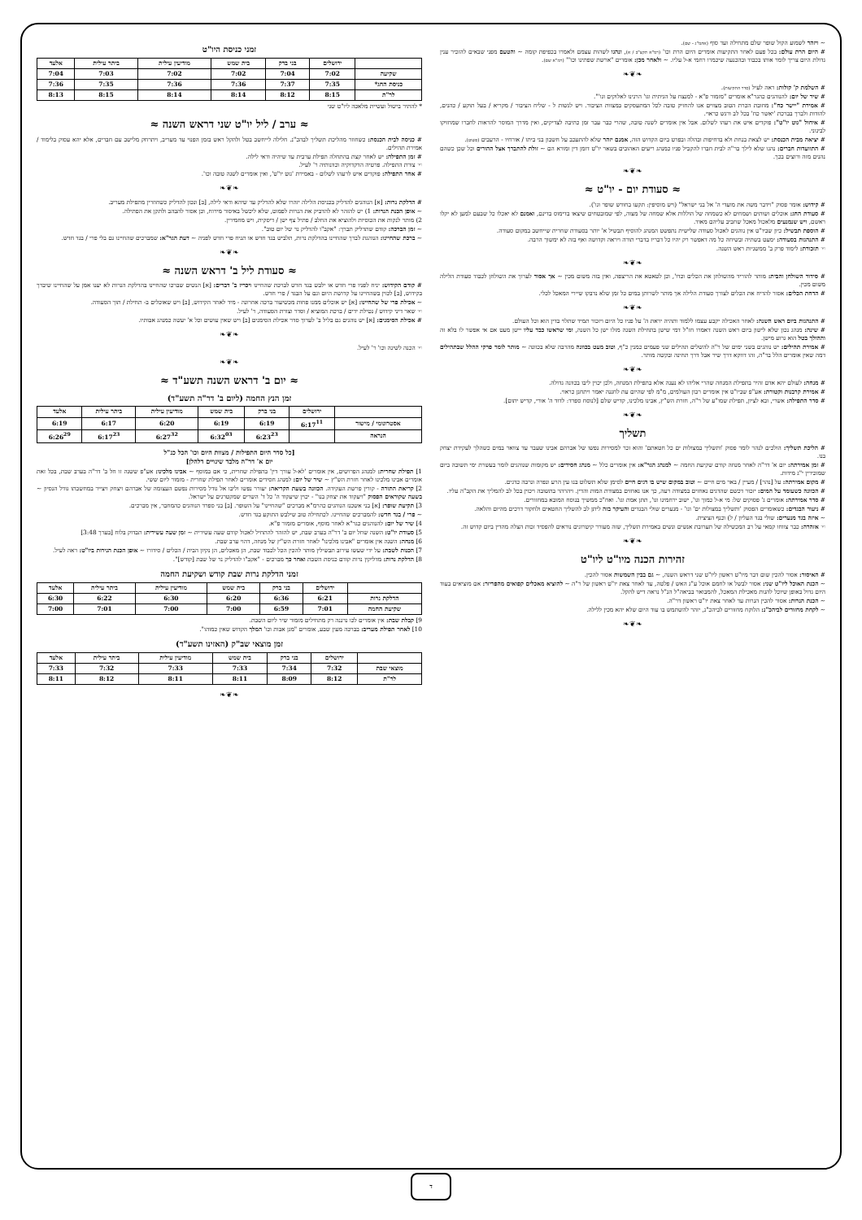~ ויזהר לשמוע הקול שופר שלם מתחילה ועד סוף (אהמ"ג - שם).
# היום הרת עולם: בכל פעם לאחר התקיעות אומרים היום הרת וכו' (רמ"א תקצ"ב / א), ונהגו לשהות עצמם ולאמרו בכפיפת קומה ~ והטעם מפני שבאים להזכיר ענין גדולת היום צריך לומר אותו בכבוד ובהכנעה שיכמרו רחמי א-ל עליו. ~ ולאחר מכן: אומרים "ארשת שפתינו וכו'" (רמ"א שם).
❧❦❧
# השלמת ק' קולות: ראה לעיל (סדר התקיעות).
# שיר של יום: להנוהגים כהגר"א אומרים "מזמור פ"א - למנצח על הגיתית וגו' הרנינו לאלוקים וגו'".
# אמירת "יישר כח": מחובת הכרת הטוב מצווים אנו להחזיק טובה לכל המתעסקים במצוות הציבור. ויש לגשות ל - שליח הציבור / מקריא / בעל תוקע / כהנים, להודות ולברך בברכת 'יאשר כח' בכל לב ורגש כראוי.
# איחול "גוט יו"ט": פוקדים איש את רעהו לשלום. אבל אין אומרים לשנה טובה, שהרי כבר עבר זמן כתיבה לצדיקים, ואין מדרך המוסר להראות לחברו שמחזיקו לבינוני.
# יציאה מבית הכנסת: יש לצאת בנחת ולא בדחיפות ובהלה ובפרט ביום הקדוש הזה, אמנם יזהר שלא להתעכב על חשבון בני ביתו / אורחיו - הרעבים (פשוט).
# התוועדות חברים: נהגו שלא לילך בר"ה לבית חברו להקביל פניו כמנהג ריעים האהובים בשאר יו"ט דזמן דין ומורא הם ~ זולת להתברך אצל ההורים וכל שכן כשהם נהנים מזה ורוצים בכך.
❧❦❧
≈ סעודת יום - יו"ט ≈
# קידוש: אומר פסוק "וידבר משה את מועדי ה' אל בני ישראל" (ויש מוסיפין: תקעו בחודש שופר וגו').
# סעודת החג: אוכלים ושותים ושמחים לא כשמחה של הוללות אלא שמחה של מצוה, לפי שמובטחים שיצאו בדימוס בדינם, ואמנם לא יאכלו כל שבעם למען לא יקלו ראשם, ויש שנמנעים מלאכול מאכל שחביב עליהם מאוד.
# הוספת תבשיל: כיון שביו"ט אין נוהגים לאכול סעודה שלישית נתפשט המנהג להוסיף תבשיל א' יותר בסעודת שחרית שייחשב במקום סעודה.
# התנהגות בסעודה: ימעט בשתיה ובשיחה כל מה דאפשר רק יהיו כל דבריו בדברי תורה ויראה וקדושה ואף בזה לא ימשוך הרבה.
☜ תזכורת: לימוד פרק ב' ממשניות ראש השנה.
❧❦❧
# סידור השולחן והבית: מותר להוריד מהשולחן את הכלים וכדו', וכן לטאטא את הריצפה, ואין בזה משום מכין ~ אך אסור לערוך את השולחן לכבוד סעודת הלילה משום מכין.
# הדחת הכלים: אסור להדיח את הכלים לצורך סעודת הלילה אך מותר לשרותן במים כל זמן שלא נדבקו שיירי המאכל לכלי.
❧❦❧
# התנהגות ביום ראש השנה: לאחר האכילה יקבע עצמו ללמוד ותהיה יראת ה' על פניו כל היום ויזכור תמיד שתלוי בדין הוא וכל העולם.
# שינה: מנהג נכון שלא לישון ביום ראש השנה דאמרו חז"ל דמי שישן בתחילת השנה מזלו ישן כל השנה, ומי שראשו כבד עליו יישן מעט אם אי אפשר לו בלא זה וההולך בטל הוא גרוע מישן.
# אמירת תהילים: יש נוהגים בשני ימים של ר"ה להשלים תהילים שני פעמים כמנין כ"ף, וטוב מעט בכוונה מהרבה שלא בכוונה ~ מותר לומר פרקי ההלל שבתהילים דמה שאין אומרים הלל בר"ה, זהו דווקא דרך שיר אבל דרך תחינה ובקשה מותר.
❧❦❧
# מנחה: לעולם יהא אדם זהיר בתפילת המנחה שהרי אליהו לא נענה אלא בתפילת המנחה, ולכן יכוין ליבו בכוונה גדולה.
# אמירת קרבנות וקטורת: אע"פ שביו"ט אין אומרים רבון העולמים, מ"מ לפי שהיום עת לחננה יאמר ויתחנן כראוי.
# סדר התפילה: אשרי, ובא לציון, תפילת שמו"ע של ר"ה, חזרת הש"ץ, אבינו מלכינו, קדיש שלם [לנוסח ספרד: לדוד ה' אורי, קדיש יתום].
❧❦❧
תשליך
# הליכת תשליך: הולכים לנהר לומר פסוק 'ותשליך במצולות ים כל חטאתם' והוא זכר למסירות נפשו של אברהם אבינו שעבר עד צוואר במים כשהלך לעקידת יצחק בנו.
# זמן אמירתה: יום א' דר"ה לאחר מנחה קודם שקיעת החמה ~ למנהג הגר"א: אין אומרים כלל ~ מנהג חסידים: יש מקומות שנוהגים לומר בעשרת ימי תשובה ביום שמזכירין י"ג מידות.
# מקום אמירתה: על [נהר] / מעיין / באר מים חיים ~ וטוב במקום שיש בו דגים חיים לסימן שלא תשלוט בנו עין הרע ונפרה ונרבה כדגים.
# הכוונה כשעומד על המים: יזכור דכשם שהדגים נאחזים במצודה רעה, כך אנו נאחזים במצודת המות והדין. ויהרהר בתשובה ויכוין בכל לב להמליך את הקב"ה עליו.
# סדר אמירתה: אומרים ג' פסוקים של: מי א-ל כמוך וגו', ישוב ירחמינו וגו', תתן אמת וגו'. ואח"כ ממשיך בנוסח המובא במחזורים.
# ניעור הבגדים: כשאומרים הפסוק 'ותשליך במצולות ים' וגו' - מנערים שולי הבגדים והעיקר בזה ליתן לב להשליך החטאים ולחקור דרכים מהיום והלאה.
~ איזה בגד מנערים: שולי בגד העליון / ל) וכנף הציצית.
☜ אזהרה: כבר צווחו קמאי על רב המכשילה של תערובת אנשים ונשים באמירת תשליך, שזה מעורר קיטרוגים נוראים להפסיד זכות הצלה מהדין ביום קדוש זה.
❧❦❧
זהירות הכנה מיו"ט ליו"ט
# האיסור: אסור להכין שום דבר מיו"ט ראשון ליו"ט שני דראש השנה, ~ גם בבין השמשות אסור להכין.
~ הכנת האוכל ליו"ט שני: אסור לבשל או לחמם אוכל ע"ג האש / פלטה, עד לאחר צאת יו"ט ראשון של ר"ה ~ להוציא מאכלים קפואים מהפריזר: אם מוציאים בעוד היום גדול באופן שיוכל להנות מאכילת המאכל, להמבואר בביאה"ל הנ"ל נראה דיש להקל.
~ הכנת הנרות: אסור להכין הנרות עד לאחר צאת יו"ט ראשון דר"ה.
~ לקחת מחזורים לביהכ"נ: הלוקח מחזורים לביהכ"נ, יזהר להשתמש בו עוד היום שלא יהא מכין ללילה.
❧❦❧
זמני כניסת היו"ט
| | ירושלים | בני ברק | בית שמש | מודיעין עילית | ביתר עילית | אלעד |
| --- | --- | --- | --- | --- | --- | --- |
| שקיעה | 7:02 | 7:04 | 7:02 | 7:02 | 7:03 | 7:04 |
| כניסת החג* | 7:35 | 7:37 | 7:36 | 7:36 | 7:35 | 7:36 |
| לר"ת | 8:15 | 8:12 | 8:14 | 8:14 | 8:15 | 8:13 |
* להתיר בישול ועשיית מלאכה ליו"ט שני
≈ ערב / ליל יו"ט שני דראש השנה ≈
# כניסה לבית הכנסת: כשחוזר מהליכת תשליך לבהכ"נ. חלילה לייחשב בטל ולהקל ראש בזמן הפנוי עד מעריב, ויתרחק מלישב עם חברים, אלא יהא עסוק בלימוד / אמירת תהילים.
# זמן התפילה: יש לאחר קצת בהתחלה תפילת ערבית עד שיהיה ודאי לילה.
☜ צורת התפילה. פרטיה הדקדוקיה וכוונותיה ר' לעיל.
# אחר התפילה: פוקדים איש לרעהו לשלום - באמירת 'גוט יו"ט', ואין אומרים לשנה טובה וכו'.
❧❦❧
# הדלקת נרות: [א] הנוהגים להדליק בכניסת הלילה יזהרו שלא להדליק עד שיהא ודאי לילה, [ב] ונכון להדליק כשחוזרין מתפילת מעריב.
~ אופן הכנת הנרות: 1) יש להזהר לא להדביק את הנרות לפמוט, שלא ליכשל באיסור מירוח, וכן אסור להבהב ולתקן את הפתילה.
2) מותר לנקות את הכוסיות ולהוציא את החלב / פתיל צף ישן / דיסקית, ויש מחמירין.
~ זמן הברכה: קודם שתדליק תברך: "אקב"ו להדליק נר של יום טוב".
~ ברכת שהחיינו: הנוהגת לברך שהחיינו בהדלקת נרות, תלביש בגד חדש או תניח פרי חדש לפניה ~ דעת הגר"א: שמברכים שהחיינו גם בלי פרי / בגד חדש.
❧❦❧
≈ סעודת ליל ב' דראש השנה ≈
# קודם הקידוש: יניח לפניו פרי חדש או ילבש בגד חדש לברכת שהחיינו ויכריז ב' דברים: [א] הנשים שברכו שהחיינו בהדלקת הנרות לא יענו אמן על שהחיינו שיברך בקידוש, [ב] לכוין בשהחיינו על קדושת היום וגם על הבגד / פרי חדש.
~ אכילת פרי של שהחיינו: [א] יש אוכלים ממנו פחות מכשיעור ברכה אחרונה - מיד לאחר הקידוש, [ב] ויש שאוכלים ב- תחילת / תוך הסעודה.
☜ שאר דיני קידוש / נטילת ידים / ברכת המוציא / וסדר וצורת הסעודה, ר' לעיל.
# אכילת הסימנים: [א] יש נוהגים גם בליל ב' לערוך סדר אכילת הסימנים [ב] ויש שאין עושים וכל א' יעשה כמנהג אבותיו.
❧❦❧
☜ הכנה לשינה וכו' ר' לעיל.
❧❦❧
≈ יום ב' דראש השנה תשע"ד ≈
זמן הנץ החמה (ליום ב' דר"ה תשע"ד)
| | ירושלים | בני ברק | בית שמש | מודיעין עילית | ביתר עילית | אלעד |
| --- | --- | --- | --- | --- | --- | --- |
| אסטרונומי / מישור | 6:17<sup>11</sup> | 6:19 | 6:19 | 6:20 | 6:17 | 6:19 |
| הנראה | | 6:23<sup>23</sup> | 6:32<sup>03</sup> | 6:27<sup>32</sup> | 6:17<sup>23</sup> | 6:26<sup>29</sup> |
[כל סדר היום התפילות / מצוות היום וכו' הכל כנ"ל
יום א' דר"ה מלבד שינויים דלהלן]
1] תפילת שחרית: למנהג הפרושים, אין אומרים 'לא-ל עורך דין' בתפילת שחרית, כי אם במוסף ~ אבינו מלכינו: אע"פ ששנה זו חל ב' דר"ה בערב שבת, בכל זאת אומרים אבינו מלכינו לאחר חזרת הש"ץ ~ שיר של יום: למנהג חסידים אומרים לאחר תפילת שחרית - מזמור ליום ששי.
2] קריאת התורה - קורין פרשת העקידה. הכוונה בשעת הקריאה: יעורר נפשו וליבו אל גודל מסירות נפשם העצומה של אברהם ויצחק ויצייר במחשבתו גודל הנסיון ~ בשעה שקוראים הפסוק "ויעקוד את יצחק בנו" - יכוין שיעקוד ה' כל ד' השרים שמקטרגים על ישראל.
3] תקיעת שופר: [א] בני אשכנז הנוהגים כהרמ"א מברכים "שהחיינו" על השופר. [ב] בני ספרד הנוהגים כהמחבר, אין מברכים.
~ פרי / בגד חדש: להמברכים שהחיינו. לכתחילה טוב שילבש התוקע בגד חדש.
4] שיר של יום: להנוהגים כגר"א לאחר מוסף, אומרים מזמור פ"א.
5] סעודת יו"ט: השנה שחל יום ב' דר"ה בערב שבת, יש להזהר להתחיל לאכול קודם שעה עשירית ~ זמן שעה עשירית: תבדוק בלוח [בערך 3:48]
6] מנחה: השנה אין אומרים "אבינו מלכינו" לאחר חזרת הש"ץ של מנחה, דהוי ערב שבת.
7] הכנות לשבת: על ידי שעשו עירוב תבשילין מותר להכין הכל לכבוד שבת, הן מאכלים, הן נקיון הבית / הכלים / סידורו ~ אופן הכנת הנירות ביו"ט: ראה לעיל.
8] הדלקת נרות: מדליקין נרות קודם כניסת השבת ואחר כך מברכים - "אקב"ו להדליק נר של שבת [קודש]".
זמני הדלקת נרות שבת קודש ושקיעת החמה
| | ירושלים | בני ברק | בית שמש | מודיעין עילית | ביתר עילית | אלעד |
| --- | --- | --- | --- | --- | --- | --- |
| הדלקת נרות | 6:21 | 6:36 | 6:20 | 6:30 | 6:22 | 6:30 |
| שקיעת החמה | 7:01 | 6:59 | 7:00 | 7:00 | 7:01 | 7:00 |
9] קבלת שבת: אין אומרים לכו נרננה רק מתחילים מזמור שיר ליום השבת.
10] לאחר תפילת מעריב: בברכה מעין שבע, אומרים "מגן אבות וכו' המלך הקדוש שאין כמוהו".
זמן מוצאי שב"ק (האזינו תשע"ד)
| | ירושלים | בני ברק | בית שמש | מודיעין עילית | ביתר עילית | אלעד |
| --- | --- | --- | --- | --- | --- | --- |
| מוצאי שבת | 7:32 | 7:34 | 7:33 | 7:33 | 7:32 | 7:33 |
| לר"ת | 8:12 | 8:09 | 8:11 | 8:11 | 8:12 | 8:11 |
❧❦❧
ד